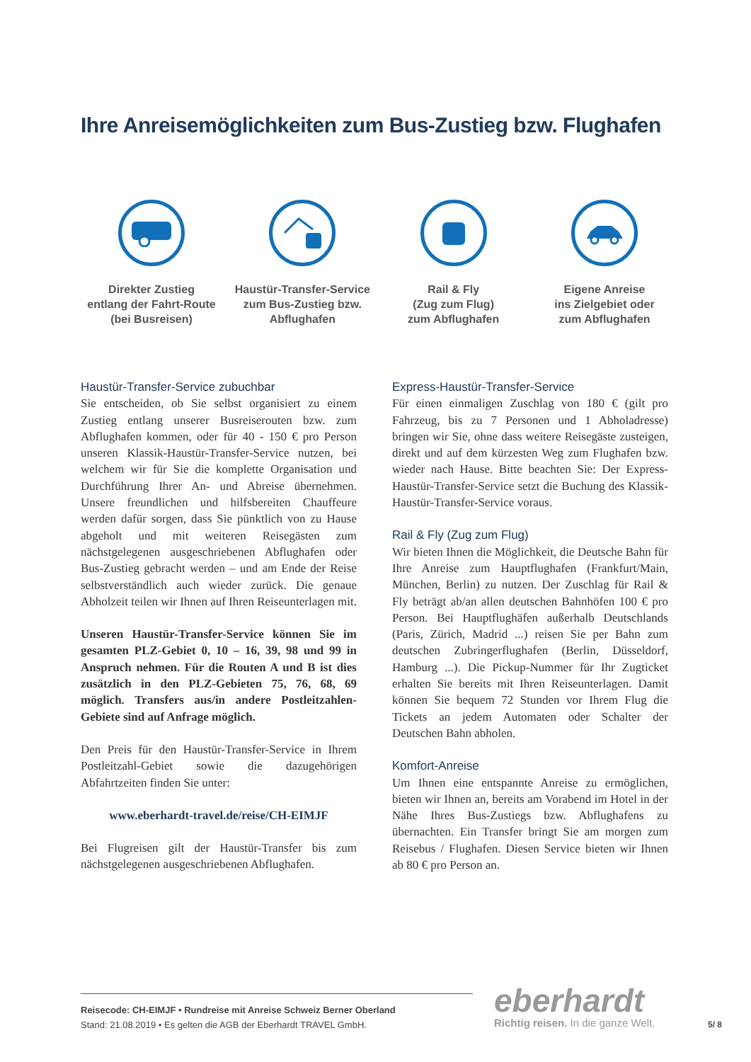Ihre Anreisemöglichkeiten zum Bus-Zustieg bzw. Flughafen
Direkter Zustieg
entlang der Fahrt-Route
(bei Busreisen)
Haustür-Transfer-Service
zum Bus-Zustieg bzw.
Abflughafen
Rail & Fly
(Zug zum Flug)
zum Abflughafen
Eigene Anreise
ins Zielgebiet oder
zum Abflughafen
Haustür-Transfer-Service zubuchbar
Sie entscheiden, ob Sie selbst organisiert zu einem Zustieg entlang unserer Busreiserouten bzw. zum Abflughafen kommen, oder für 40 - 150 € pro Person unseren Klassik-Haustür-Transfer-Service nutzen, bei welchem wir für Sie die komplette Organisation und Durchführung Ihrer An- und Abreise übernehmen. Unsere freundlichen und hilfsbereiten Chauffeure werden dafür sorgen, dass Sie pünktlich von zu Hause abgeholt und mit weiteren Reisegästen zum nächstgelegenen ausgeschriebenen Abflughafen oder Bus-Zustieg gebracht werden – und am Ende der Reise selbstverständlich auch wieder zurück. Die genaue Abholzeit teilen wir Ihnen auf Ihren Reiseunterlagen mit.
Unseren Haustür-Transfer-Service können Sie im gesamten PLZ-Gebiet 0, 10 – 16, 39, 98 und 99 in Anspruch nehmen. Für die Routen A und B ist dies zusätzlich in den PLZ-Gebieten 75, 76, 68, 69 möglich. Transfers aus/in andere Postleitzahlen-Gebiete sind auf Anfrage möglich.
Den Preis für den Haustür-Transfer-Service in Ihrem Postleitzahl-Gebiet sowie die dazugehörigen Abfahrtzeiten finden Sie unter:
www.eberhardt-travel.de/reise/CH-EIMJF
Bei Flugreisen gilt der Haustür-Transfer bis zum nächstgelegenen ausgeschriebenen Abflughafen.
Express-Haustür-Transfer-Service
Für einen einmaligen Zuschlag von 180 € (gilt pro Fahrzeug, bis zu 7 Personen und 1 Abholadresse) bringen wir Sie, ohne dass weitere Reisegäste zusteigen, direkt und auf dem kürzesten Weg zum Flughafen bzw. wieder nach Hause. Bitte beachten Sie: Der Express-Haustür-Transfer-Service setzt die Buchung des Klassik-Haustür-Transfer-Service voraus.
Rail & Fly (Zug zum Flug)
Wir bieten Ihnen die Möglichkeit, die Deutsche Bahn für Ihre Anreise zum Hauptflughafen (Frankfurt/Main, München, Berlin) zu nutzen. Der Zuschlag für Rail & Fly beträgt ab/an allen deutschen Bahnhöfen 100 € pro Person. Bei Hauptflughäfen außerhalb Deutschlands (Paris, Zürich, Madrid ...) reisen Sie per Bahn zum deutschen Zubringerflughafen (Berlin, Düsseldorf, Hamburg ...). Die Pickup-Nummer für Ihr Zugticket erhalten Sie bereits mit Ihren Reiseunterlagen. Damit können Sie bequem 72 Stunden vor Ihrem Flug die Tickets an jedem Automaten oder Schalter der Deutschen Bahn abholen.
Komfort-Anreise
Um Ihnen eine entspannte Anreise zu ermöglichen, bieten wir Ihnen an, bereits am Vorabend im Hotel in der Nähe Ihres Bus-Zustiegs bzw. Abflughafens zu übernachten. Ein Transfer bringt Sie am morgen zum Reisebus / Flughafen. Diesen Service bieten wir Ihnen ab 80 € pro Person an.
Reisecode: CH-EIMJF • Rundreise mit Anreise Schweiz Berner Oberland
Stand: 21.08.2019 • Es gelten die AGB der Eberhardt TRAVEL GmbH.
eberhardt
Richtig reisen. In die ganze Welt.
5/ 8